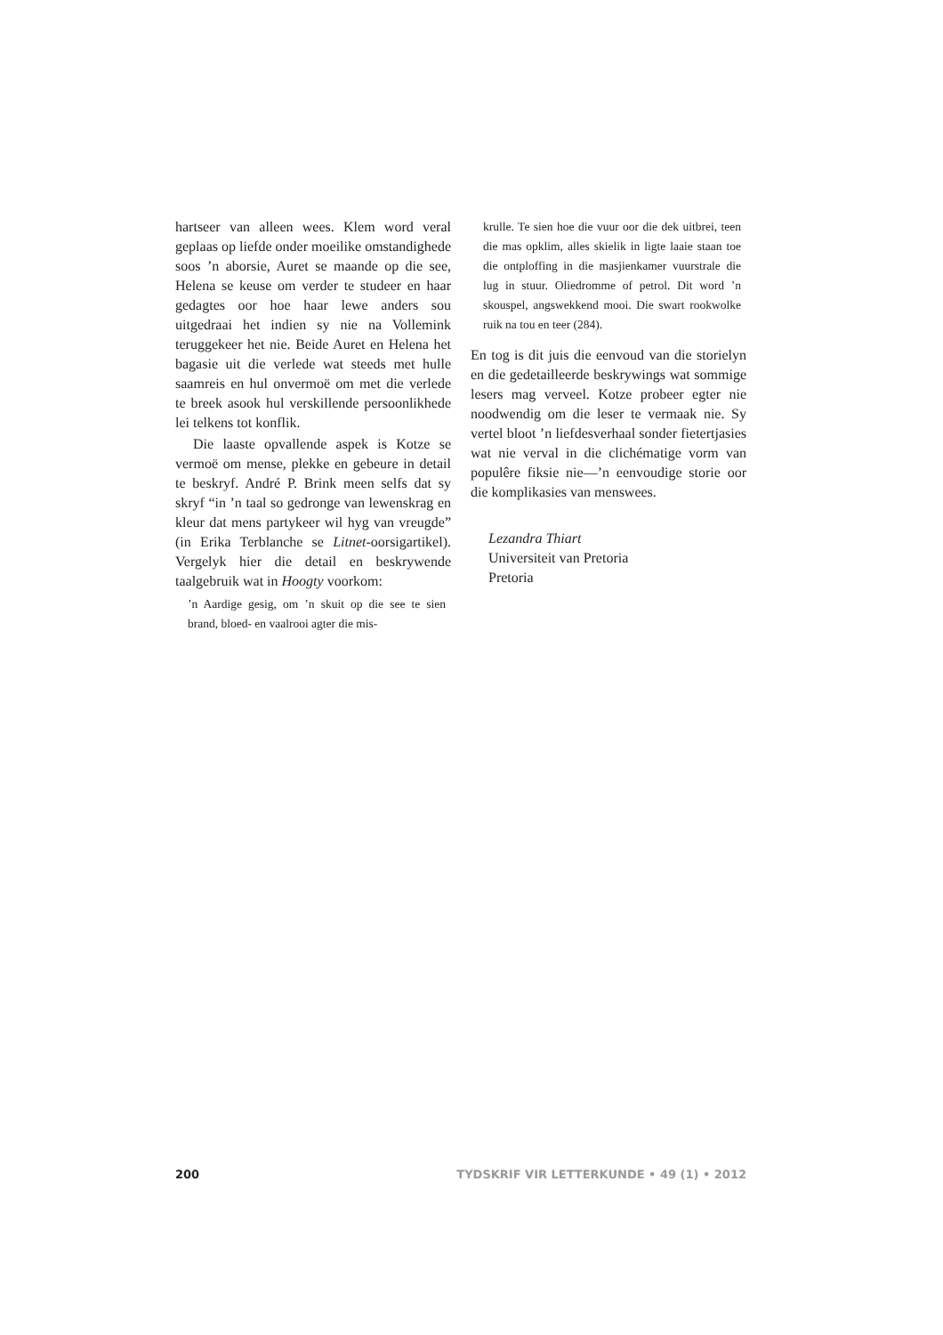hartseer van alleen wees. Klem word veral geplaas op liefde onder moeilike omstandighede soos ’n aborsie, Auret se maande op die see, Helena se keuse om verder te studeer en haar gedagtes oor hoe haar lewe anders sou uitgedraai het indien sy nie na Vollemink teruggekeer het nie. Beide Auret en Helena het bagasie uit die verlede wat steeds met hulle saamreis en hul onvermoë om met die verlede te breek asook hul verskillende persoonlikhede lei telkens tot konflik.
Die laaste opvallende aspek is Kotze se vermoë om mense, plekke en gebeure in detail te beskryf. André P. Brink meen selfs dat sy skryf “in ’n taal so gedronge van lewenskrag en kleur dat mens partykeer wil hyg van vreugde” (in Erika Terblanche se Litnet-oorsigartikel). Vergelyk hier die detail en beskrywende taalgebruik wat in Hoogty voorkom:
’n Aardige gesig, om ’n skuit op die see te sien brand, bloed- en vaalrooi agter die mis-
krulle. Te sien hoe die vuur oor die dek uitbrei, teen die mas opklim, alles skielik in ligte laaie staan toe die ontploffing in die masjienkamer vuurstrale die lug in stuur. Oliedromme of petrol. Dit word ’n skouspel, angswekkend mooi. Die swart rookwolke ruik na tou en teer (284).
En tog is dit juis die eenvoud van die storielyn en die gedetailleerde beskrywings wat sommige lesers mag verveel. Kotze probeer egter nie noodwendig om die leser te vermaak nie. Sy vertel bloot ’n liefdesverhaal sonder fietertjasies wat nie verval in die clichématige vorm van populêre fiksie nie—’n eenvoudige storie oor die komplikasies van menswees.
Lezandra Thiart
Universiteit van Pretoria
Pretoria
200 TYDSKRIF VIR LETTERKUNDE • 49 (1) • 2012